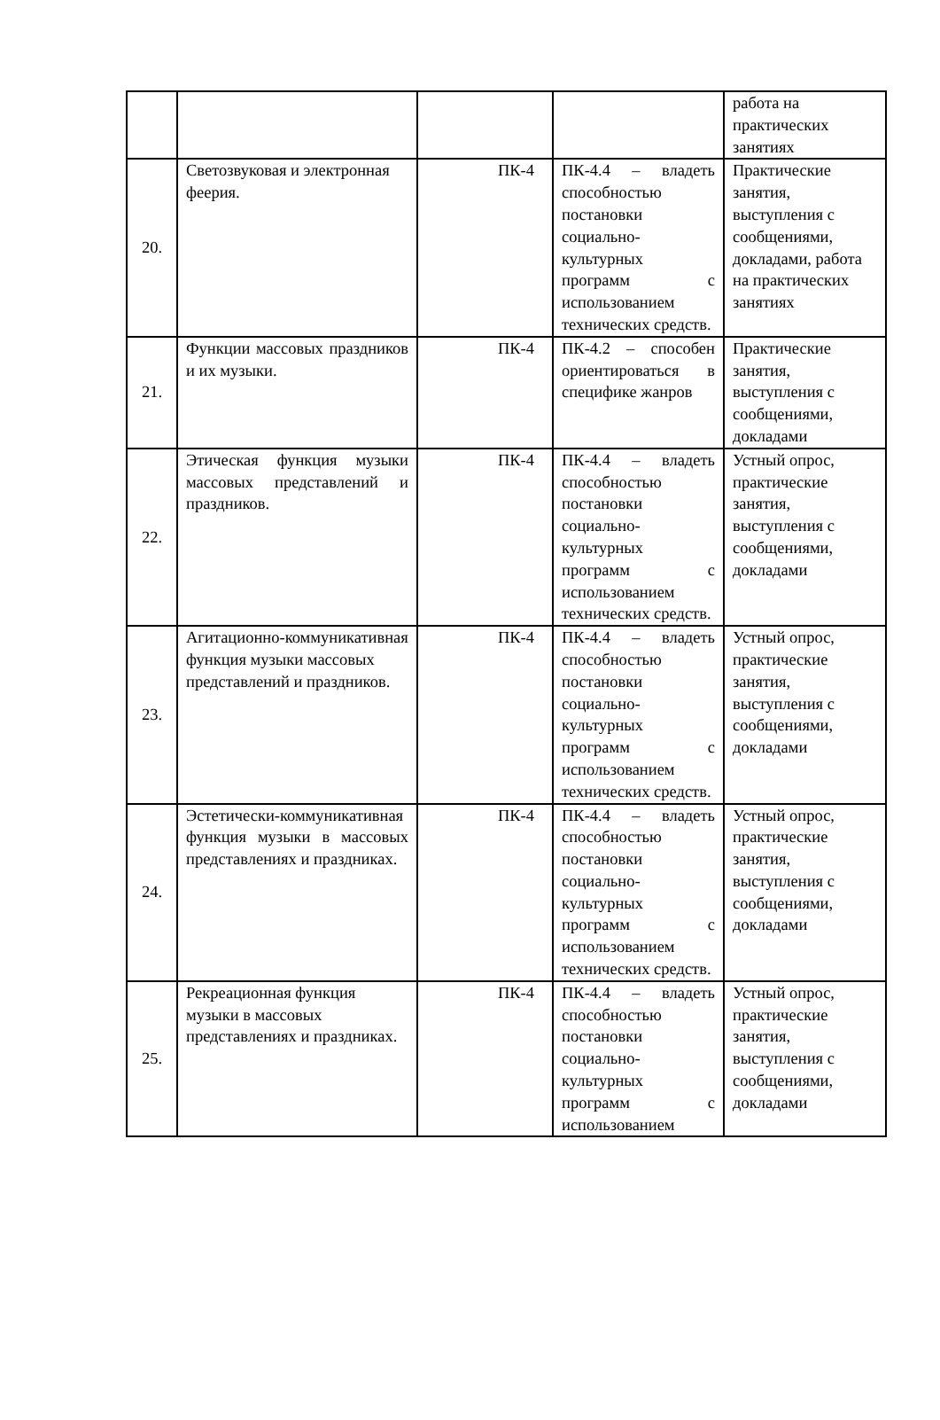| | | | | работа на практических занятиях |
| 20. | Светозвуковая и электронная феерия. | ПК-4 | ПК-4.4 – владеть способностью постановки социально-культурных программ с использованием технических средств. | Практические занятия, выступления с сообщениями, докладами, работа на практических занятиях |
| 21. | Функции массовых праздников и их музыки. | ПК-4 | ПК-4.2 – способен ориентироваться в специфике жанров | Практические занятия, выступления с сообщениями, докладами |
| 22. | Этическая функция музыки массовых представлений и праздников. | ПК-4 | ПК-4.4 – владеть способностью постановки социально-культурных программ с использованием технических средств. | Устный опрос, практические занятия, выступления с сообщениями, докладами |
| 23. | Агитационно-коммуникативная функция музыки массовых представлений и праздников. | ПК-4 | ПК-4.4 – владеть способностью постановки социально-культурных программ с использованием технических средств. | Устный опрос, практические занятия, выступления с сообщениями, докладами |
| 24. | Эстетически-коммуникативная функция музыки в массовых представлениях и праздниках. | ПК-4 | ПК-4.4 – владеть способностью постановки социально-культурных программ с использованием технических средств. | Устный опрос, практические занятия, выступления с сообщениями, докладами |
| 25. | Рекреационная функция музыки в массовых представлениях и праздниках. | ПК-4 | ПК-4.4 – владеть способностью постановки социально-культурных программ с использованием | Устный опрос, практические занятия, выступления с сообщениями, докладами |